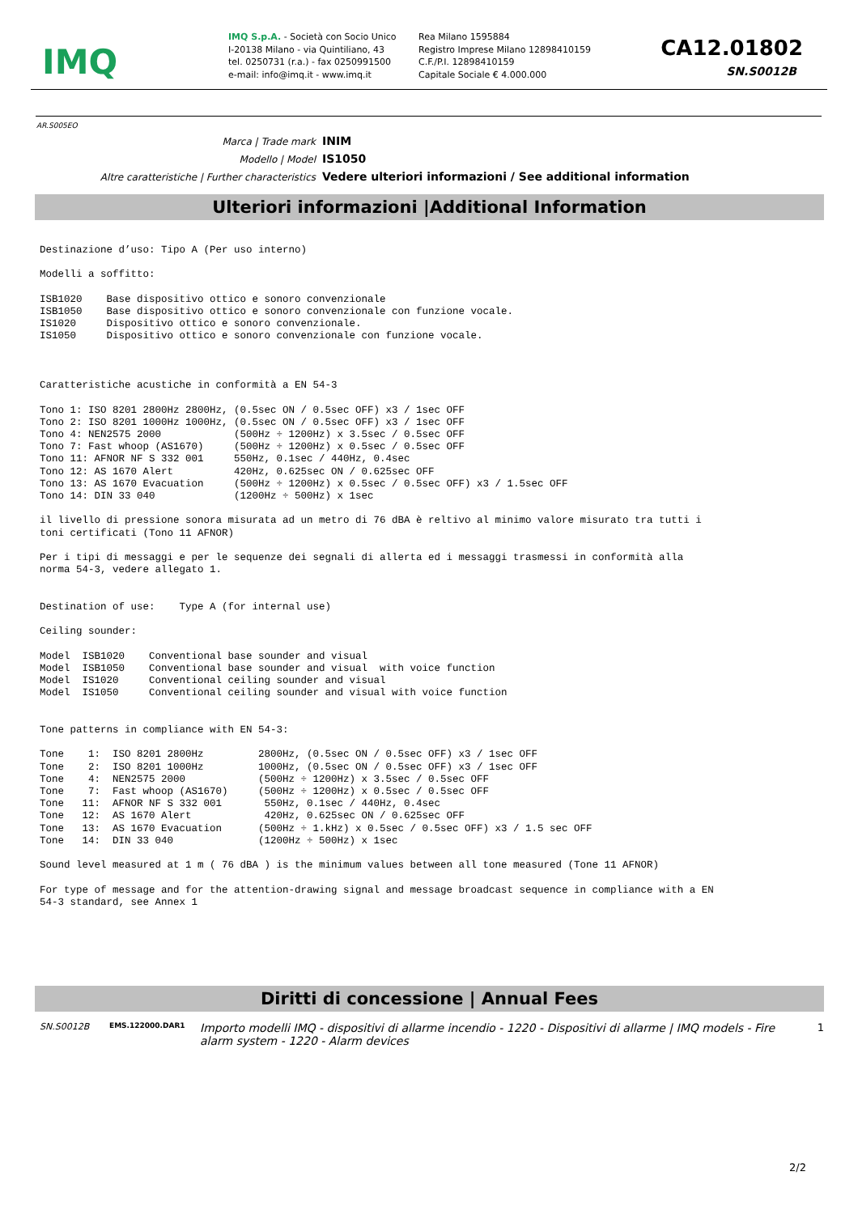IMQ
IMQ S.p.A. - Società con Socio Unico
I-20138 Milano - via Quintiliano, 43
tel. 0250731 (r.a.) - fax 0250991500
e-mail: info@imq.it - www.imq.it
Rea Milano 1595884
Registro Imprese Milano 12898410159
C.F./P.I. 12898410159
Capitale Sociale € 4.000.000
CA12.01802
SN.S0012B
AR.S005EO
Marca | Trade mark INIM
Modello | Model IS1050
Altre caratteristiche | Further characteristics Vedere ulteriori informazioni / See additional information
Ulteriori informazioni |Additional Information
Destinazione d’uso: Tipo A (Per uso interno)

Modelli a soffitto:

ISB1020    Base dispositivo ottico e sonoro convenzionale
ISB1050    Base dispositivo ottico e sonoro convenzionale con funzione vocale.
IS1020     Dispositivo ottico e sonoro convenzionale.
IS1050     Dispositivo ottico e sonoro convenzionale con funzione vocale.



Caratteristiche acustiche in conformità a EN 54-3

Tono 1: ISO 8201 2800Hz 2800Hz, (0.5sec ON / 0.5sec OFF) x3 / 1sec OFF
Tono 2: ISO 8201 1000Hz 1000Hz, (0.5sec ON / 0.5sec OFF) x3 / 1sec OFF
Tono 4: NEN2575 2000            (500Hz ÷ 1200Hz) x 3.5sec / 0.5sec OFF
Tono 7: Fast whoop (AS1670)     (500Hz ÷ 1200Hz) x 0.5sec / 0.5sec OFF
Tono 11: AFNOR NF S 332 001     550Hz, 0.1sec / 440Hz, 0.4sec
Tono 12: AS 1670 Alert          420Hz, 0.625sec ON / 0.625sec OFF
Tono 13: AS 1670 Evacuation     (500Hz ÷ 1200Hz) x 0.5sec / 0.5sec OFF) x3 / 1.5sec OFF
Tono 14: DIN 33 040             (1200Hz ÷ 500Hz) x 1sec

il livello di pressione sonora misurata ad un metro di 76 dBA è reltivo al minimo valore misurato tra tutti i
toni certificati (Tono 11 AFNOR)

Per i tipi di messaggi e per le sequenze dei segnali di allerta ed i messaggi trasmessi in conformità alla
norma 54-3, vedere allegato 1.


Destination of use:    Type A (for internal use)

Ceiling sounder:

Model  ISB1020    Conventional base sounder and visual
Model  ISB1050    Conventional base sounder and visual  with voice function
Model  IS1020     Conventional ceiling sounder and visual
Model  IS1050     Conventional ceiling sounder and visual with voice function


Tone patterns in compliance with EN 54-3:

Tone    1:  ISO 8201 2800Hz         2800Hz, (0.5sec ON / 0.5sec OFF) x3 / 1sec OFF
Tone    2:  ISO 8201 1000Hz         1000Hz, (0.5sec ON / 0.5sec OFF) x3 / 1sec OFF
Tone    4:  NEN2575 2000            (500Hz ÷ 1200Hz) x 3.5sec / 0.5sec OFF
Tone    7:  Fast whoop (AS1670)     (500Hz ÷ 1200Hz) x 0.5sec / 0.5sec OFF
Tone   11:  AFNOR NF S 332 001       550Hz, 0.1sec / 440Hz, 0.4sec
Tone   12:  AS 1670 Alert            420Hz, 0.625sec ON / 0.625sec OFF
Tone   13:  AS 1670 Evacuation      (500Hz ÷ 1.kHz) x 0.5sec / 0.5sec OFF) x3 / 1.5 sec OFF
Tone   14:  DIN 33 040              (1200Hz ÷ 500Hz) x 1sec

Sound level measured at 1 m ( 76 dBA ) is the minimum values between all tone measured (Tone 11 AFNOR)

For type of message and for the attention-drawing signal and message broadcast sequence in compliance with a EN
54-3 standard, see Annex 1
Diritti di concessione | Annual Fees
SN.S0012B
EMS.122000.DAR1
Importo modelli IMQ - dispositivi di allarme incendio - 1220 - Dispositivi di allarme | IMQ models - Fire alarm system - 1220 - Alarm devices
1
2/2